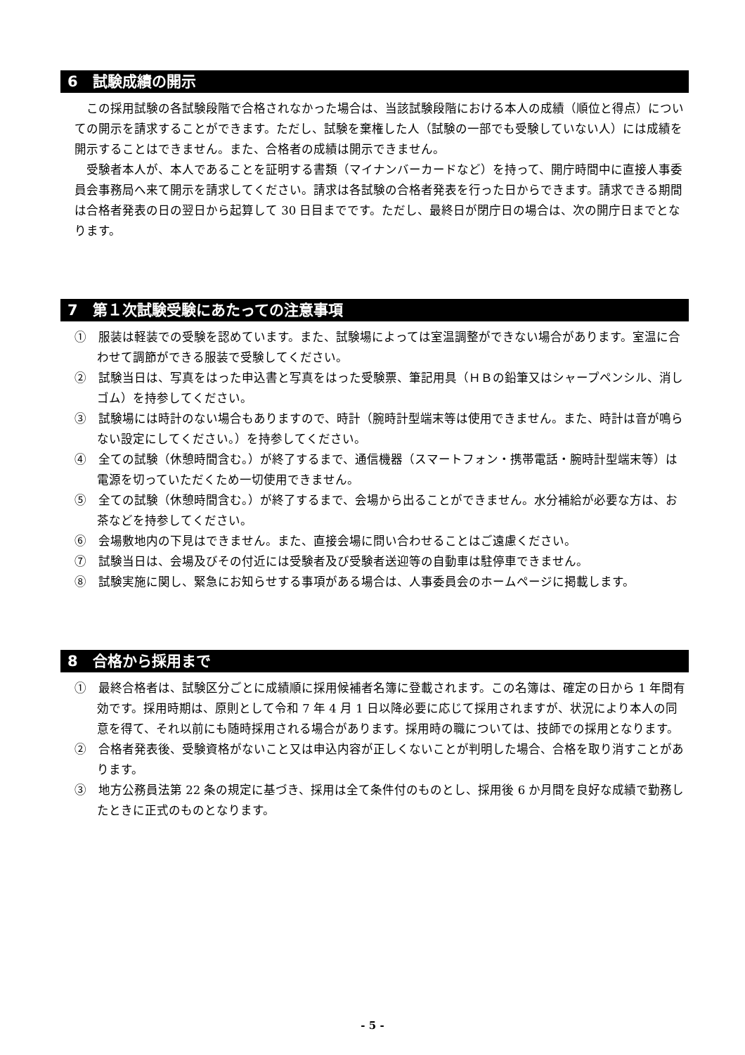6　試験成績の開示
この採用試験の各試験段階で合格されなかった場合は、当該試験段階における本人の成績（順位と得点）についての開示を請求することができます。ただし、試験を棄権した人（試験の一部でも受験していない人）には成績を開示することはできません。また、合格者の成績は開示できません。
受験者本人が、本人であることを証明する書類（マイナンバーカードなど）を持って、開庁時間中に直接人事委員会事務局へ来て開示を請求してください。請求は各試験の合格者発表を行った日からできます。請求できる期間は合格者発表の日の翌日から起算して 30 日目までです。ただし、最終日が閉庁日の場合は、次の開庁日までとなります。
7　第１次試験受験にあたっての注意事項
①　服装は軽装での受験を認めています。また、試験場によっては室温調整ができない場合があります。室温に合わせて調節ができる服装で受験してください。
②　試験当日は、写真をはった申込書と写真をはった受験票、筆記用具（ＨＢの鉛筆又はシャープペンシル、消しゴム）を持参してください。
③　試験場には時計のない場合もありますので、時計（腕時計型端末等は使用できません。また、時計は音が鳴らない設定にしてください。）を持参してください。
④　全ての試験（休憩時間含む。）が終了するまで、通信機器（スマートフォン・携帯電話・腕時計型端末等）は電源を切っていただくため一切使用できません。
⑤　全ての試験（休憩時間含む。）が終了するまで、会場から出ることができません。水分補給が必要な方は、お茶などを持参してください。
⑥　会場敷地内の下見はできません。また、直接会場に問い合わせることはご遠慮ください。
⑦　試験当日は、会場及びその付近には受験者及び受験者送迎等の自動車は駐停車できません。
⑧　試験実施に関し、緊急にお知らせする事項がある場合は、人事委員会のホームページに掲載します。
8　合格から採用まで
①　最終合格者は、試験区分ごとに成績順に採用候補者名簿に登載されます。この名簿は、確定の日から 1 年間有効です。採用時期は、原則として令和 7 年 4 月 1 日以降必要に応じて採用されますが、状況により本人の同意を得て、それ以前にも随時採用される場合があります。採用時の職については、技師での採用となります。
②　合格者発表後、受験資格がないこと又は申込内容が正しくないことが判明した場合、合格を取り消すことがあります。
③　地方公務員法第 22 条の規定に基づき、採用は全て条件付のものとし、採用後 6 か月間を良好な成績で勤務したときに正式のものとなります。
- 5 -